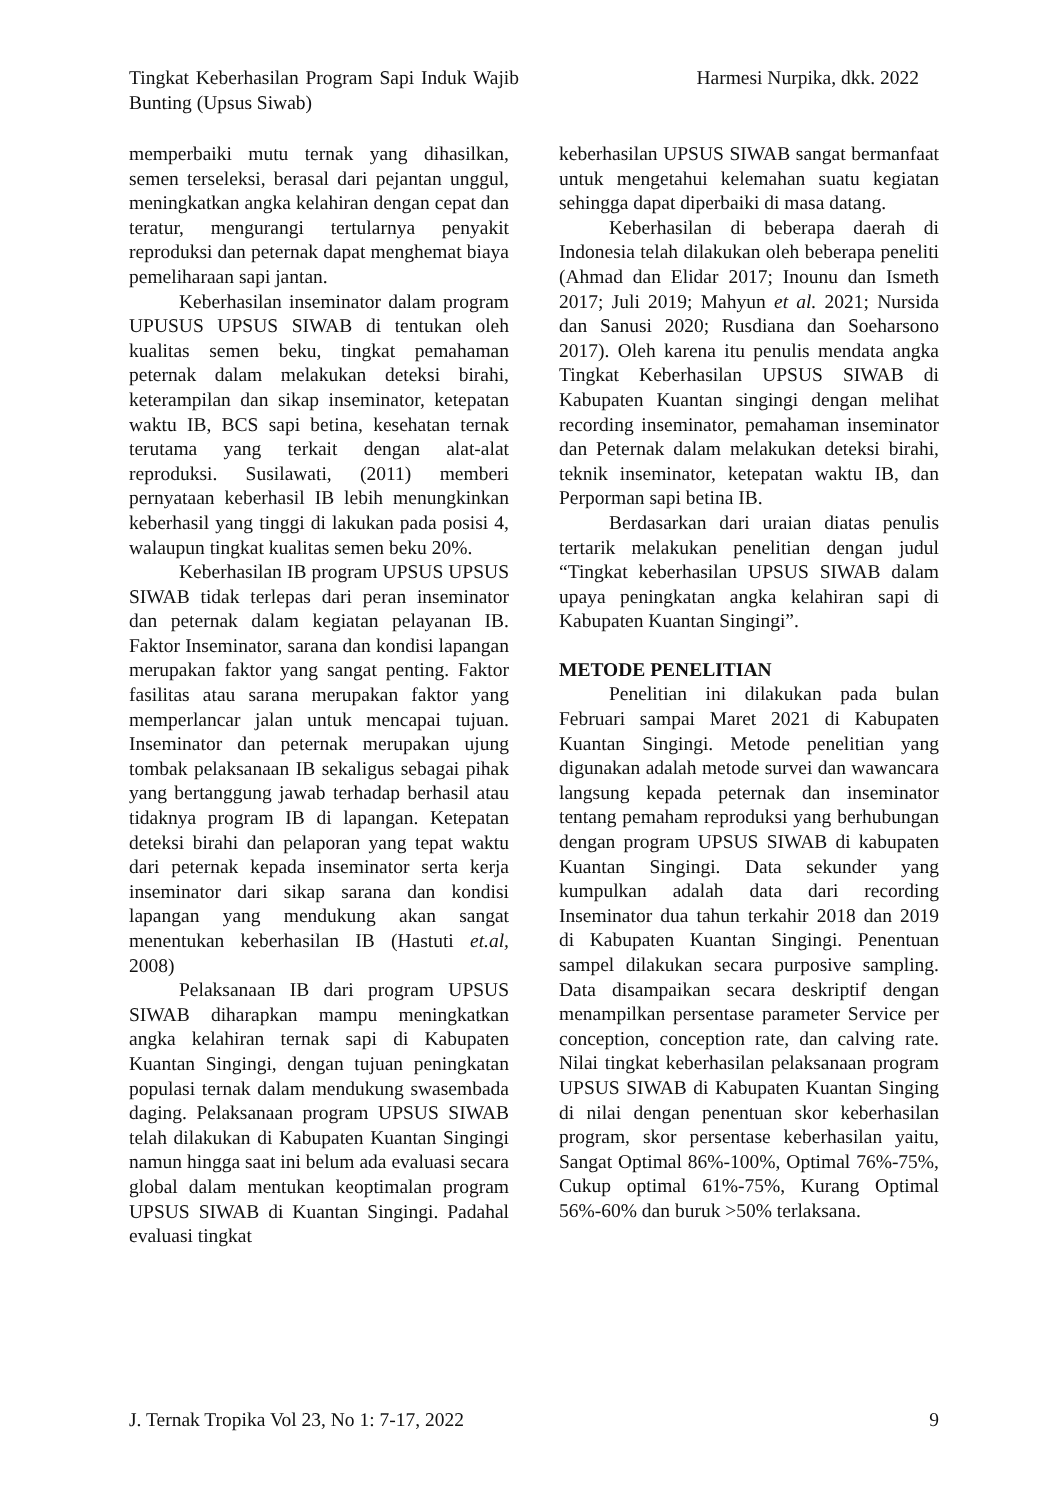Tingkat Keberhasilan Program Sapi Induk Wajib Bunting (Upsus Siwab)
Harmesi Nurpika, dkk. 2022
memperbaiki mutu ternak yang dihasilkan, semen terseleksi, berasal dari pejantan unggul, meningkatkan angka kelahiran dengan cepat dan teratur, mengurangi tertularnya penyakit reproduksi dan peternak dapat menghemat biaya pemeliharaan sapi jantan.
Keberhasilan inseminator dalam program UPUSUS UPSUS SIWAB di tentukan oleh kualitas semen beku, tingkat pemahaman peternak dalam melakukan deteksi birahi, keterampilan dan sikap inseminator, ketepatan waktu IB, BCS sapi betina, kesehatan ternak terutama yang terkait dengan alat-alat reproduksi. Susilawati, (2011) memberi pernyataan keberhasil IB lebih menungkinkan keberhasil yang tinggi di lakukan pada posisi 4, walaupun tingkat kualitas semen beku 20%.
Keberhasilan IB program UPSUS UPSUS SIWAB tidak terlepas dari peran inseminator dan peternak dalam kegiatan pelayanan IB. Faktor Inseminator, sarana dan kondisi lapangan merupakan faktor yang sangat penting. Faktor fasilitas atau sarana merupakan faktor yang memperlancar jalan untuk mencapai tujuan. Inseminator dan peternak merupakan ujung tombak pelaksanaan IB sekaligus sebagai pihak yang bertanggung jawab terhadap berhasil atau tidaknya program IB di lapangan. Ketepatan deteksi birahi dan pelaporan yang tepat waktu dari peternak kepada inseminator serta kerja inseminator dari sikap sarana dan kondisi lapangan yang mendukung akan sangat menentukan keberhasilan IB (Hastuti et.al, 2008)
Pelaksanaan IB dari program UPSUS SIWAB diharapkan mampu meningkatkan angka kelahiran ternak sapi di Kabupaten Kuantan Singingi, dengan tujuan peningkatan populasi ternak dalam mendukung swasembada daging. Pelaksanaan program UPSUS SIWAB telah dilakukan di Kabupaten Kuantan Singingi namun hingga saat ini belum ada evaluasi secara global dalam mentukan keoptimalan program UPSUS SIWAB di Kuantan Singingi. Padahal evaluasi tingkat
keberhasilan UPSUS SIWAB sangat bermanfaat untuk mengetahui kelemahan suatu kegiatan sehingga dapat diperbaiki di masa datang.
Keberhasilan di beberapa daerah di Indonesia telah dilakukan oleh beberapa peneliti (Ahmad dan Elidar 2017; Inounu dan Ismeth 2017; Juli 2019; Mahyun et al. 2021; Nursida dan Sanusi 2020; Rusdiana dan Soeharsono 2017). Oleh karena itu penulis mendata angka Tingkat Keberhasilan UPSUS SIWAB di Kabupaten Kuantan singingi dengan melihat recording inseminator, pemahaman inseminator dan Peternak dalam melakukan deteksi birahi, teknik inseminator, ketepatan waktu IB, dan Perporman sapi betina IB.
Berdasarkan dari uraian diatas penulis tertarik melakukan penelitian dengan judul “Tingkat keberhasilan UPSUS SIWAB dalam upaya peningkatan angka kelahiran sapi di Kabupaten Kuantan Singingi”.
METODE PENELITIAN
Penelitian ini dilakukan pada bulan Februari sampai Maret 2021 di Kabupaten Kuantan Singingi. Metode penelitian yang digunakan adalah metode survei dan wawancara langsung kepada peternak dan inseminator tentang pemaham reproduksi yang berhubungan dengan program UPSUS SIWAB di kabupaten Kuantan Singingi. Data sekunder yang kumpulkan adalah data dari recording Inseminator dua tahun terkahir 2018 dan 2019 di Kabupaten Kuantan Singingi. Penentuan sampel dilakukan secara purposive sampling. Data disampaikan secara deskriptif dengan menampilkan persentase parameter Service per conception, conception rate, dan calving rate. Nilai tingkat keberhasilan pelaksanaan program UPSUS SIWAB di Kabupaten Kuantan Singing di nilai dengan penentuan skor keberhasilan program, skor persentase keberhasilan yaitu, Sangat Optimal 86%-100%, Optimal 76%-75%, Cukup optimal 61%-75%, Kurang Optimal 56%-60% dan buruk >50% terlaksana.
J. Ternak Tropika Vol 23, No 1: 7-17, 2022
9